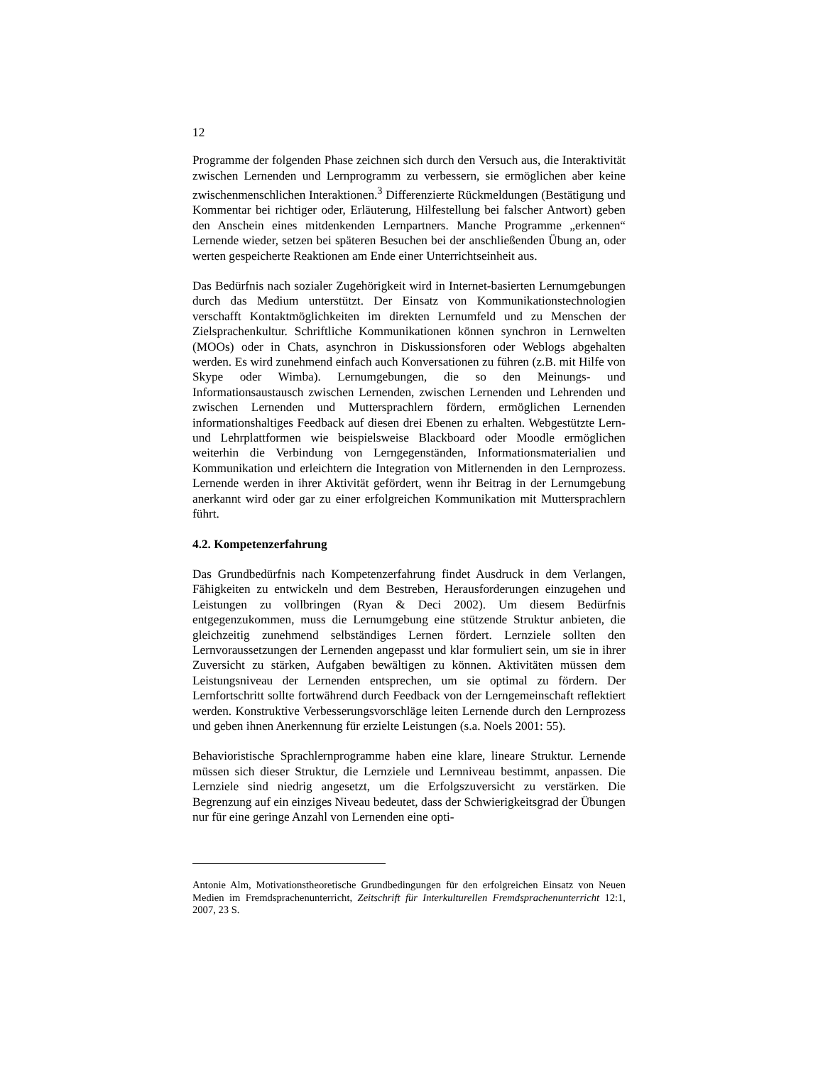12
Programme der folgenden Phase zeichnen sich durch den Versuch aus, die Interaktivität zwischen Lernenden und Lernprogramm zu verbessern, sie ermöglichen aber keine zwischenmenschlichen Interaktionen.<sup>3</sup> Differenzierte Rückmeldungen (Bestätigung und Kommentar bei richtiger oder, Erläuterung, Hilfestellung bei falscher Antwort) geben den Anschein eines mitdenkenden Lernpartners. Manche Programme „erkennen“ Lernende wieder, setzen bei späteren Besuchen bei der anschließenden Übung an, oder werten gespeicherte Reaktionen am Ende einer Unterrichtseinheit aus.
Das Bedürfnis nach sozialer Zugehörigkeit wird in Internet-basierten Lernumgebungen durch das Medium unterstützt. Der Einsatz von Kommunikationstechnologien verschafft Kontaktmöglichkeiten im direkten Lernumfeld und zu Menschen der Zielsprachenkultur. Schriftliche Kommunikationen können synchron in Lernwelten (MOOs) oder in Chats, asynchron in Diskussionsforen oder Weblogs abgehalten werden. Es wird zunehmend einfach auch Konversationen zu führen (z.B. mit Hilfe von Skype oder Wimba). Lernumgebungen, die so den Meinungs- und Informationsaustausch zwischen Lernenden, zwischen Lernenden und Lehrenden und zwischen Lernenden und Muttersprachlern fördern, ermöglichen Lernenden informationshaltiges Feedback auf diesen drei Ebenen zu erhalten. Webgestützte Lern- und Lehrplattformen wie beispielsweise Blackboard oder Moodle ermöglichen weiterhin die Verbindung von Lerngegenständen, Informationsmaterialien und Kommunikation und erleichtern die Integration von Mitlernenden in den Lernprozess. Lernende werden in ihrer Aktivität gefördert, wenn ihr Beitrag in der Lernumgebung anerkannt wird oder gar zu einer erfolgreichen Kommunikation mit Muttersprachlern führt.
4.2. Kompetenzerfahrung
Das Grundbedürfnis nach Kompetenzerfahrung findet Ausdruck in dem Verlangen, Fähigkeiten zu entwickeln und dem Bestreben, Herausforderungen einzugehen und Leistungen zu vollbringen (Ryan & Deci 2002). Um diesem Bedürfnis entgegenzukommen, muss die Lernumgebung eine stützende Struktur anbieten, die gleichzeitig zunehmend selbständiges Lernen fördert. Lernziele sollten den Lernvoraussetzungen der Lernenden angepasst und klar formuliert sein, um sie in ihrer Zuversicht zu stärken, Aufgaben bewältigen zu können. Aktivitäten müssen dem Leistungsniveau der Lernenden entsprechen, um sie optimal zu fördern. Der Lernfortschritt sollte fortwährend durch Feedback von der Lerngemeinschaft reflektiert werden. Konstruktive Verbesserungsvorschläge leiten Lernende durch den Lernprozess und geben ihnen Anerkennung für erzielte Leistungen (s.a. Noels 2001: 55).
Behavioristische Sprachlernprogramme haben eine klare, lineare Struktur. Lernende müssen sich dieser Struktur, die Lernziele und Lernniveau bestimmt, anpassen. Die Lernziele sind niedrig angesetzt, um die Erfolgszuversicht zu verstärken. Die Begrenzung auf ein einziges Niveau bedeutet, dass der Schwierigkeitsgrad der Übungen nur für eine geringe Anzahl von Lernenden eine opti-
Antonie Alm, Motivationstheoretische Grundbedingungen für den erfolgreichen Einsatz von Neuen Medien im Fremdsprachenunterricht, Zeitschrift für Interkulturellen Fremdsprachenunterricht 12:1, 2007, 23 S.